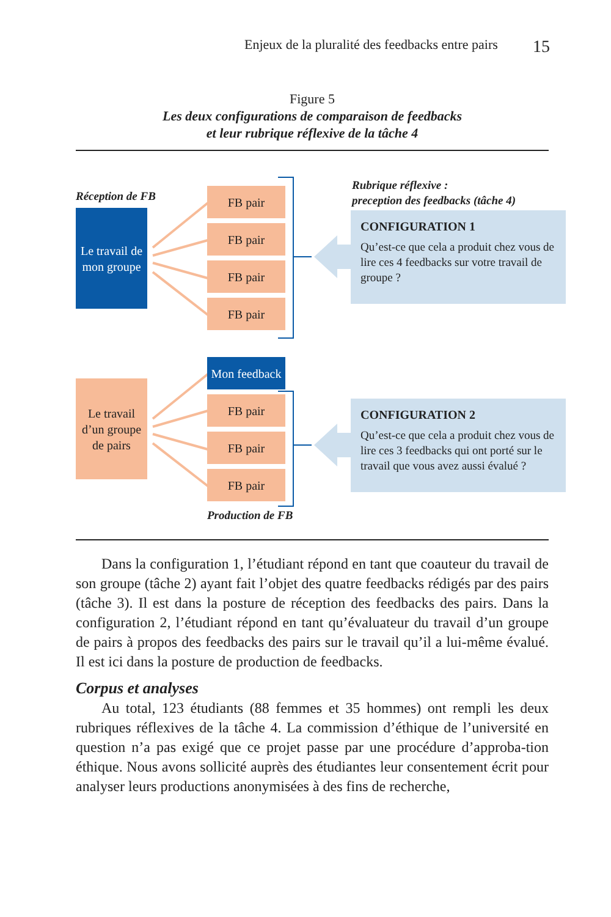Enjeux de la pluralité des feedbacks entre pairs 15
Figure 5
Les deux configurations de comparaison de feedbacks
et leur rubrique réflexive de la tâche 4
Réception de FB
Le travail de mon groupe
FB pair
FB pair
FB pair
FB pair
Rubrique réflexive :
preception des feedbacks (tâche 4)
CONFIGURATION 1
Qu’est-ce que cela a produit chez vous de lire ces 4 feedbacks sur votre travail de groupe ?
Le travail d’un groupe de pairs
Mon feedback
FB pair
FB pair
FB pair
CONFIGURATION 2
Qu’est-ce que cela a produit chez vous de lire ces 3 feedbacks qui ont porté sur le travail que vous avez aussi évalué ?
Production de FB
Dans la configuration 1, l’étudiant répond en tant que coauteur du travail de son groupe (tâche 2) ayant fait l’objet des quatre feedbacks rédigés par des pairs (tâche 3). Il est dans la posture de réception des feedbacks des pairs. Dans la configuration 2, l’étudiant répond en tant qu’évaluateur du travail d’un groupe de pairs à propos des feedbacks des pairs sur le travail qu’il a lui-même évalué. Il est ici dans la posture de production de feedbacks.
Corpus et analyses
Au total, 123 étudiants (88 femmes et 35 hommes) ont rempli les deux rubriques réflexives de la tâche 4. La commission d’éthique de l’université en question n’a pas exigé que ce projet passe par une procédure d’approba-tion éthique. Nous avons sollicité auprès des étudiantes leur consentement écrit pour analyser leurs productions anonymisées à des fins de recherche,